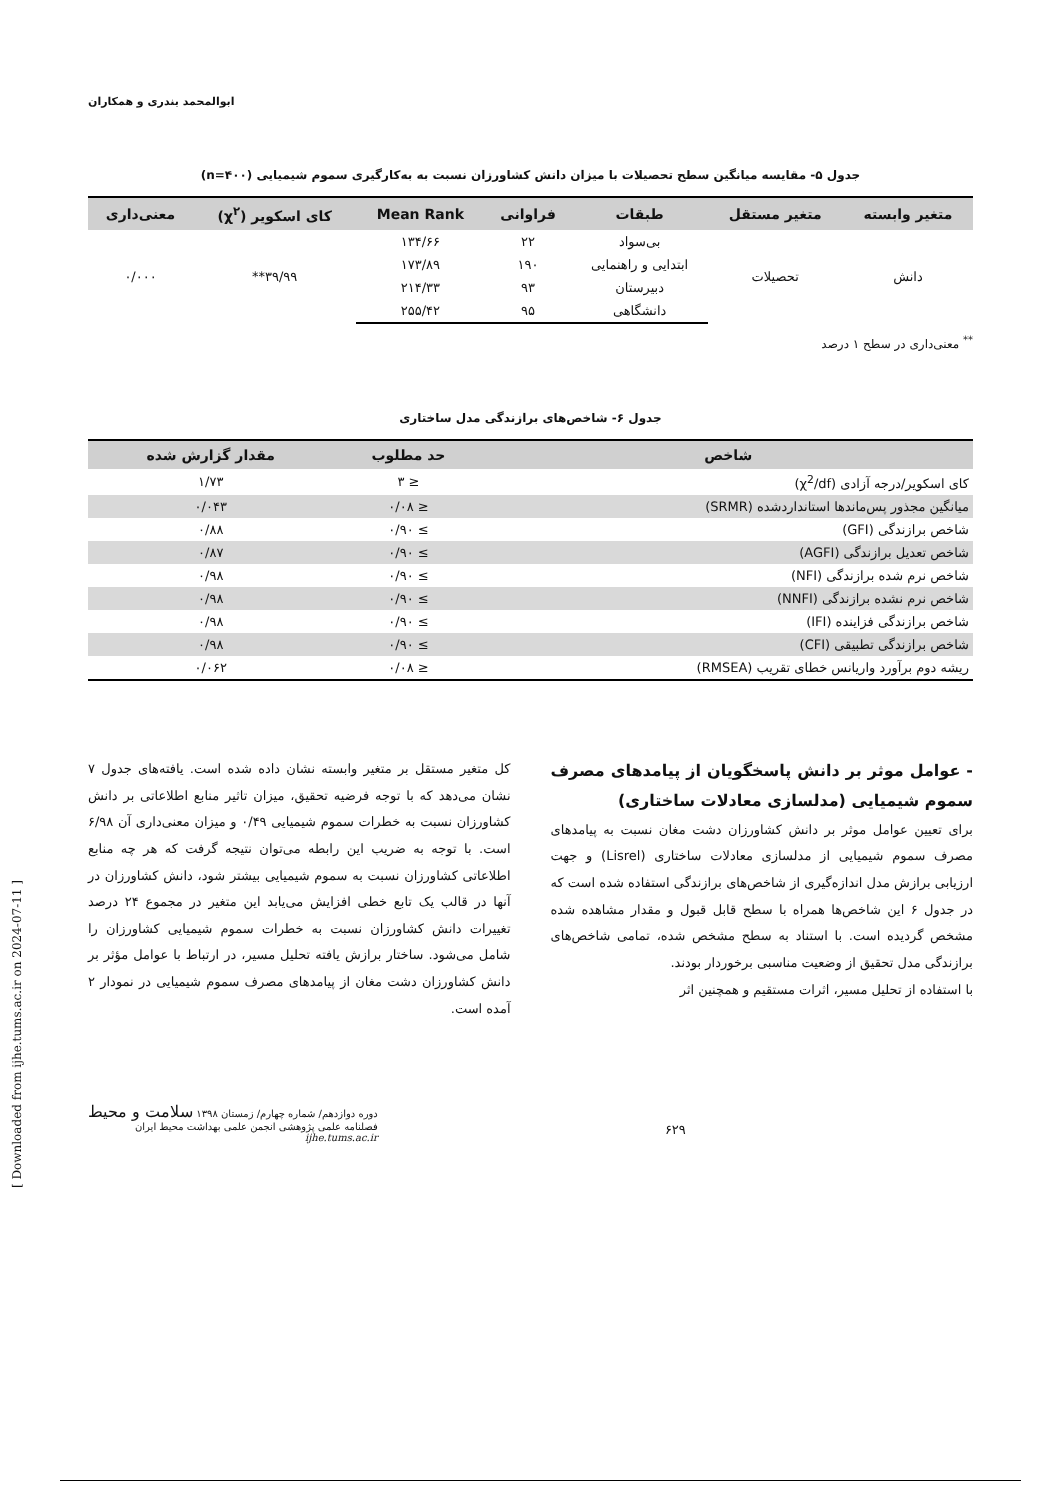ابوالمحمد بندری و همکاران
جدول ۵- مقایسه میانگین سطح تحصیلات با میزان دانش کشاورزان نسبت به به‌کارگیری سموم شیمیایی (n=۴۰۰)
| متغیر وابسته | متغیر مستقل | طبقات | فراوانی | Mean Rank | کای اسکویر (χ<sup>۲</sup>) | معنی‌داری |
| --- | --- | --- | --- | --- | --- | --- |
| دانش | تحصیلات | بی‌سواد | ۲۲ | ۱۳۴/۶۶ | ۳۹/۹۹** | ۰/۰۰۰ |
| | | ابتدایی و راهنمایی | ۱۹۰ | ۱۷۳/۸۹ | | |
| | | دبیرستان | ۹۳ | ۲۱۴/۳۳ | | |
| | | دانشگاهی | ۹۵ | ۲۵۵/۴۲ | | |
<sup>**</sup> معنی‌داری در سطح ۱ درصد
جدول ۶- شاخص‌های برازندگی مدل ساختاری
| شاخص | حد مطلوب | مقدار گزارش شده |
| --- | --- | --- |
| کای اسکویر/درجه آزادی (χ<sup>2</sup>/df) | ≤ ۳ | ۱/۷۳ |
| میانگین مجذور پس‌ماندها استانداردشده (SRMR) | ≤ ۰/۰۸ | ۰/۰۴۳ |
| شاخص برازندگی (GFI) | ≥ ۰/۹۰ | ۰/۸۸ |
| شاخص تعدیل برازندگی (AGFI) | ≥ ۰/۹۰ | ۰/۸۷ |
| شاخص نرم شده برازندگی (NFI) | ≥ ۰/۹۰ | ۰/۹۸ |
| شاخص نرم نشده برازندگی (NNFI) | ≥ ۰/۹۰ | ۰/۹۸ |
| شاخص برازندگی فزاینده (IFI) | ≥ ۰/۹۰ | ۰/۹۸ |
| شاخص برازندگی تطبیقی (CFI) | ≥ ۰/۹۰ | ۰/۹۸ |
| ریشه دوم برآورد واریانس خطای تقریب (RMSEA) | ≤ ۰/۰۸ | ۰/۰۶۲ |
- عوامل موثر بر دانش پاسخگویان از پیامدهای مصرف سموم شیمیایی (مدلسازی معادلات ساختاری)
برای تعیین عوامل موثر بر دانش کشاورزان دشت مغان نسبت به پیامدهای مصرف سموم شیمیایی از مدلسازی معادلات ساختاری (Lisrel) و جهت ارزیابی برازش مدل اندازه‌گیری از شاخص‌های برازندگی استفاده شده است که در جدول ۶ این شاخص‌ها همراه با سطح قابل قبول و مقدار مشاهده شده مشخص گردیده است. با استناد به سطح مشخص شده، تمامی شاخص‌های برازندگی مدل تحقیق از وضعیت مناسبی برخوردار بودند.
با استفاده از تحلیل مسیر، اثرات مستقیم و همچنین اثر
کل متغیر مستقل بر متغیر وابسته نشان داده شده است. یافته‌های جدول ۷ نشان می‌دهد که با توجه فرضیه تحقیق، میزان تاثیر منابع اطلاعاتی بر دانش کشاورزان نسبت به خطرات سموم شیمیایی ۰/۴۹ و میزان معنی‌داری آن ۶/۹۸ است. با توجه به ضریب این رابطه می‌توان نتیجه گرفت که هر چه منابع اطلاعاتی کشاورزان نسبت به سموم شیمیایی بیشتر شود، دانش کشاورزان در آنها در قالب یک تابع خطی افزایش می‌یابد این متغیر در مجموع ۲۴ درصد تغییرات دانش کشاورزان نسبت به خطرات سموم شیمیایی کشاورزان را شامل می‌شود. ساختار برازش یافته تحلیل مسیر، در ارتباط با عوامل مؤثر بر دانش کشاورزان دشت مغان از پیامدهای مصرف سموم شیمیایی در نمودار ۲ آمده است.
دوره دوازدهم/ شماره چهارم/ زمستان ۱۳۹۸ سلامت و محیط
فصلنامه علمی پژوهشی انجمن علمی بهداشت محیط ایران
ijhe.tums.ac.ir
۶۲۹
[ Downloaded from ijhe.tums.ac.ir on 2024-07-11 ]